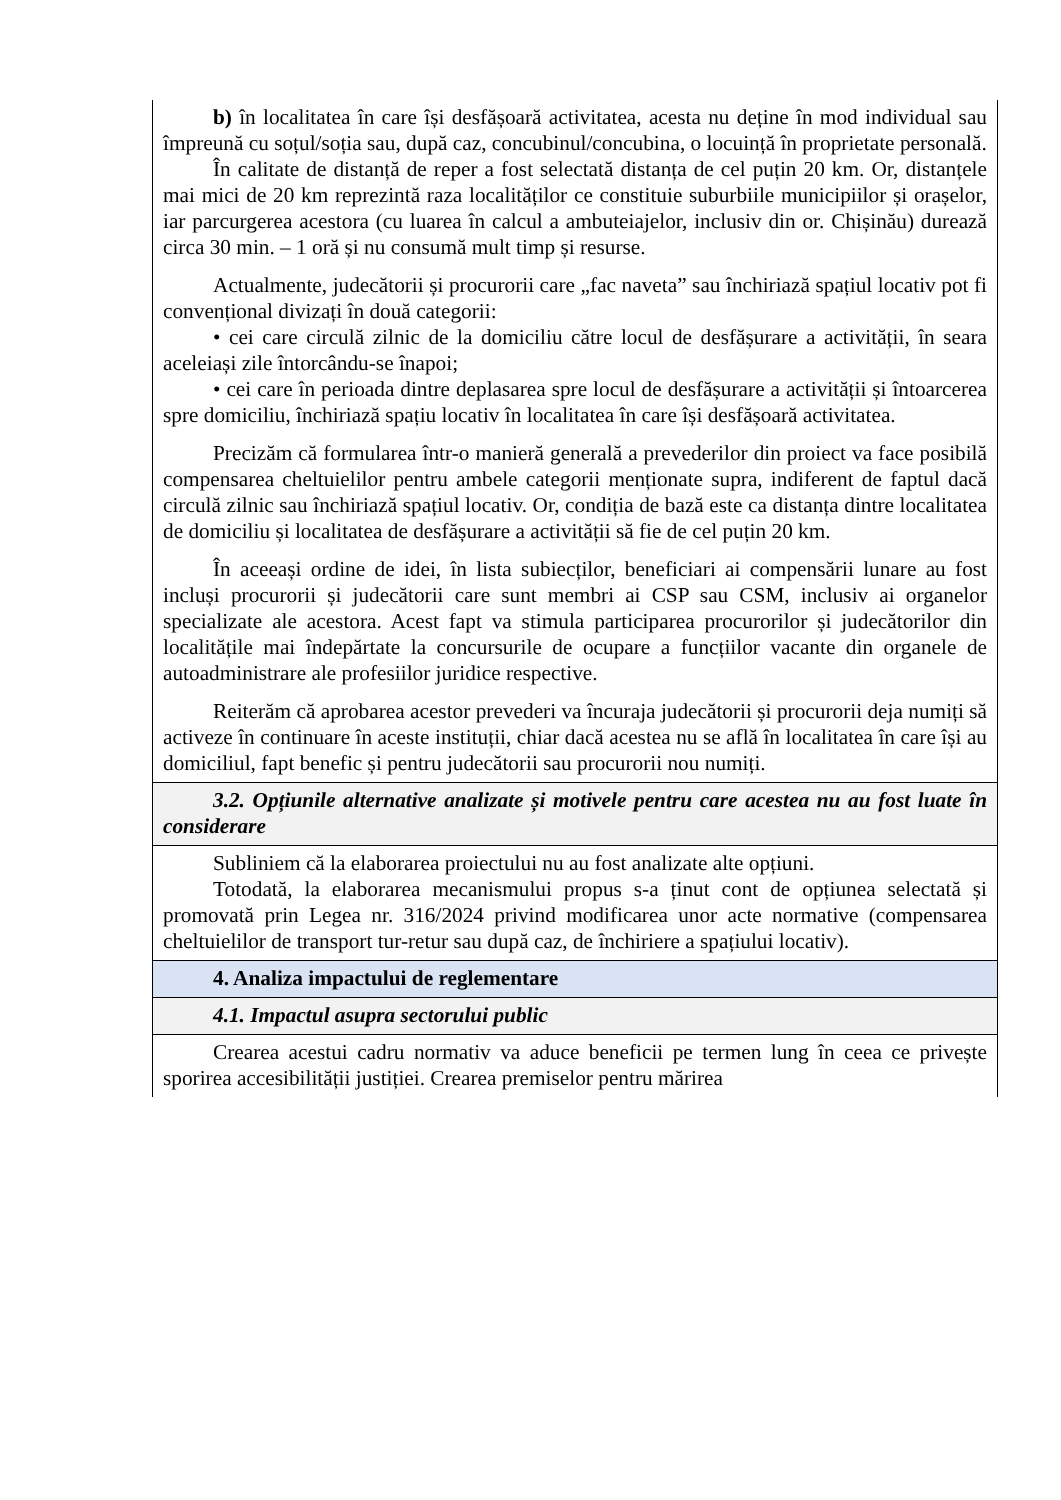| b) în localitatea în care își desfășoară activitatea, acesta nu deține în mod individual sau împreună cu soțul/soția sau, după caz, concubinul/concubina, o locuință în proprietate personală. În calitate de distanță de reper a fost selectată distanța de cel puțin 20 km. Or, distanțele mai mici de 20 km reprezintă raza localităților ce constituie suburbiile municipiilor și orașelor, iar parcurgerea acestora (cu luarea în calcul a ambuteiajelor, inclusiv din or. Chișinău) durează circa 30 min. – 1 oră și nu consumă mult timp și resurse. Actualmente, judecătorii și procurorii care „fac naveta” sau închiriază spațiul locativ pot fi convențional divizați în două categorii: • cei care circulă zilnic de la domiciliu către locul de desfășurare a activității, în seara aceleiași zile întorcându-se înapoi; • cei care în perioada dintre deplasarea spre locul de desfășurare a activității și întoarcerea spre domiciliu, închiriază spațiu locativ în localitatea în care își desfășoară activitatea. Precizăm că formularea într-o manieră generală a prevederilor din proiect va face posibilă compensarea cheltuielilor pentru ambele categorii menționate supra, indiferent de faptul dacă circulă zilnic sau închiriază spațiul locativ. Or, condiția de bază este ca distanța dintre localitatea de domiciliu și localitatea de desfășurare a activității să fie de cel puțin 20 km. În aceeași ordine de idei, în lista subiecților, beneficiari ai compensării lunare au fost incluși procurorii și judecătorii care sunt membri ai CSP sau CSM, inclusiv ai organelor specializate ale acestora. Acest fapt va stimula participarea procurorilor și judecătorilor din localitățile mai îndepărtate la concursurile de ocupare a funcțiilor vacante din organele de autoadministrare ale profesiilor juridice respective. Reiterăm că aprobarea acestor prevederi va încuraja judecătorii și procurorii deja numiți să activeze în continuare în aceste instituții, chiar dacă acestea nu se află în localitatea în care își au domiciliul, fapt benefic și pentru judecătorii sau procurorii nou numiți. |
| 3.2. Opțiunile alternative analizate și motivele pentru care acestea nu au fost luate în considerare |
| Subliniem că la elaborarea proiectului nu au fost analizate alte opțiuni. Totodată, la elaborarea mecanismului propus s-a ținut cont de opțiunea selectată și promovată prin Legea nr. 316/2024 privind modificarea unor acte normative (compensarea cheltuielilor de transport tur-retur sau după caz, de închiriere a spațiului locativ). |
| 4. Analiza impactului de reglementare |
| 4.1. Impactul asupra sectorului public |
| Crearea acestui cadru normativ va aduce beneficii pe termen lung în ceea ce privește sporirea accesibilității justiției. Crearea premiselor pentru mărirea |